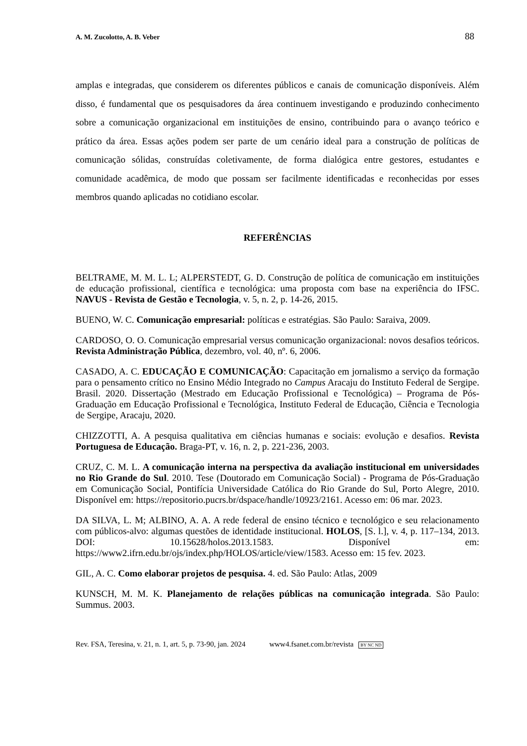A. M. Zucolotto, A. B. Veber 88
amplas e integradas, que considerem os diferentes públicos e canais de comunicação disponíveis. Além disso, é fundamental que os pesquisadores da área continuem investigando e produzindo conhecimento sobre a comunicação organizacional em instituições de ensino, contribuindo para o avanço teórico e prático da área. Essas ações podem ser parte de um cenário ideal para a construção de políticas de comunicação sólidas, construídas coletivamente, de forma dialógica entre gestores, estudantes e comunidade acadêmica, de modo que possam ser facilmente identificadas e reconhecidas por esses membros quando aplicadas no cotidiano escolar.
REFERÊNCIAS
BELTRAME, M. M. L. L; ALPERSTEDT, G. D. Construção de política de comunicação em instituições de educação profissional, científica e tecnológica: uma proposta com base na experiência do IFSC. NAVUS - Revista de Gestão e Tecnologia, v. 5, n. 2, p. 14-26, 2015.
BUENO, W. C. Comunicação empresarial: políticas e estratégias. São Paulo: Saraiva, 2009.
CARDOSO, O. O. Comunicação empresarial versus comunicação organizacional: novos desafios teóricos. Revista Administração Pública, dezembro, vol. 40, nº. 6, 2006.
CASADO, A. C. EDUCAÇÃO E COMUNICAÇÃO: Capacitação em jornalismo a serviço da formação para o pensamento crítico no Ensino Médio Integrado no Campus Aracaju do Instituto Federal de Sergipe. Brasil. 2020. Dissertação (Mestrado em Educação Profissional e Tecnológica) – Programa de Pós-Graduação em Educação Profissional e Tecnológica, Instituto Federal de Educação, Ciência e Tecnologia de Sergipe, Aracaju, 2020.
CHIZZOTTI, A. A pesquisa qualitativa em ciências humanas e sociais: evolução e desafios. Revista Portuguesa de Educação. Braga-PT, v. 16, n. 2, p. 221-236, 2003.
CRUZ, C. M. L. A comunicação interna na perspectiva da avaliação institucional em universidades no Rio Grande do Sul. 2010. Tese (Doutorado em Comunicação Social) - Programa de Pós-Graduação em Comunicação Social, Pontifícia Universidade Católica do Rio Grande do Sul, Porto Alegre, 2010. Disponível em: https://repositorio.pucrs.br/dspace/handle/10923/2161. Acesso em: 06 mar. 2023.
DA SILVA, L. M; ALBINO, A. A. A rede federal de ensino técnico e tecnológico e seu relacionamento com públicos-alvo: algumas questões de identidade institucional. HOLOS, [S. l.], v. 4, p. 117–134, 2013. DOI: 10.15628/holos.2013.1583. Disponível em: https://www2.ifrn.edu.br/ojs/index.php/HOLOS/article/view/1583. Acesso em: 15 fev. 2023.
GIL, A. C. Como elaborar projetos de pesquisa. 4. ed. São Paulo: Atlas, 2009
KUNSCH, M. M. K. Planejamento de relações públicas na comunicação integrada. São Paulo: Summus. 2003.
Rev. FSA, Teresina, v. 21, n. 1, art. 5, p. 73-90, jan. 2024 www4.fsanet.com.br/revista BY NC ND